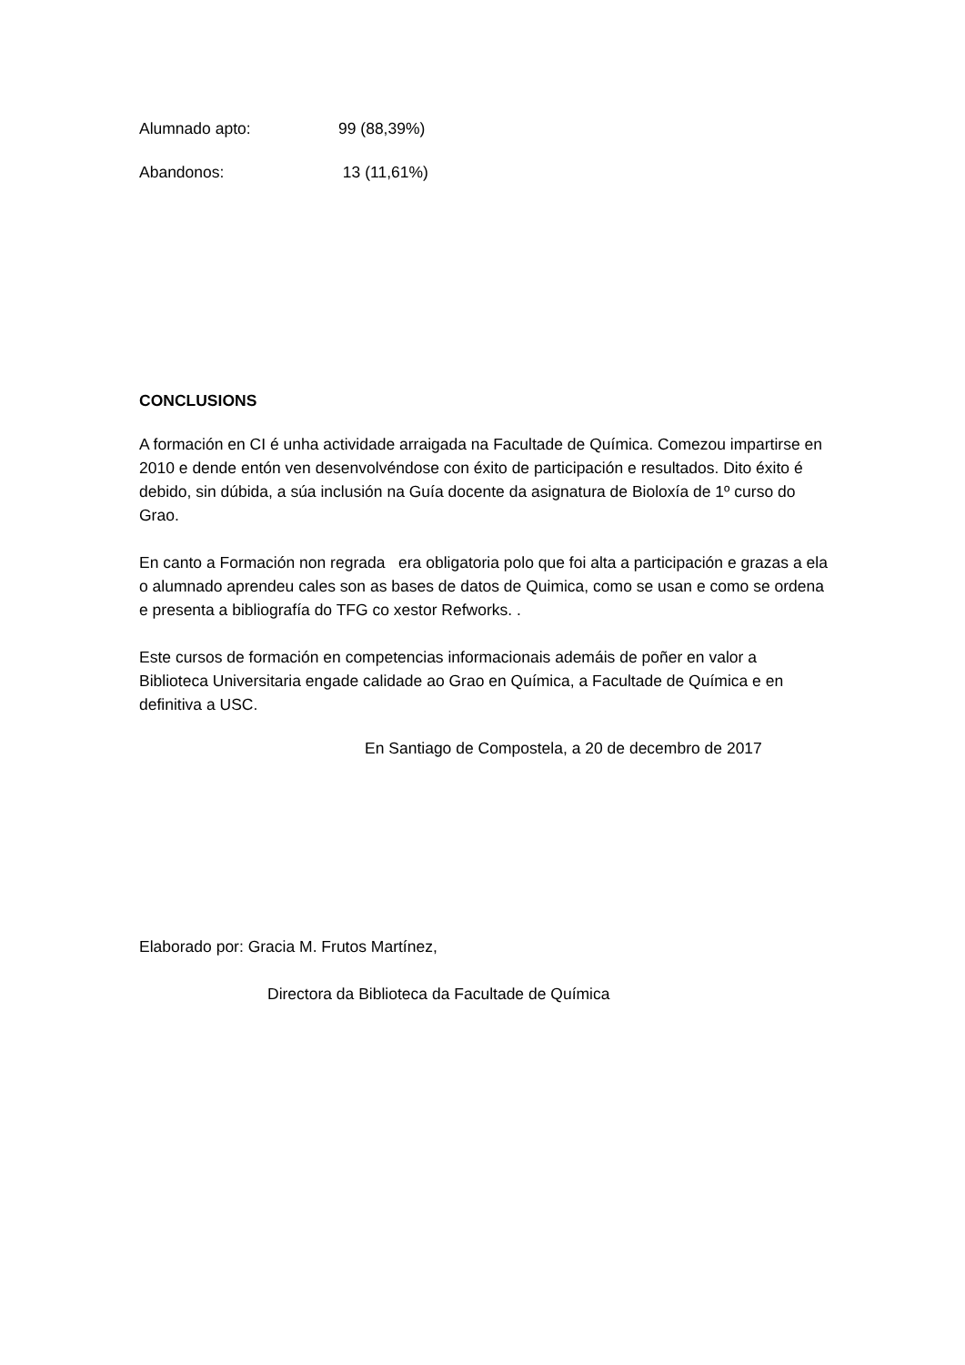Alumnado apto: 99 (88,39%)
Abandonos: 13 (11,61%)
CONCLUSIONS
A formación en CI é unha actividade arraigada na Facultade de Química. Comezou impartirse en 2010 e dende entón ven desenvolvéndose con éxito de participación e resultados. Dito éxito é debido, sin dúbida, a súa inclusión na Guía docente da asignatura de Bioloxía de 1º curso do Grao.
En canto a Formación non regrada era obligatoria polo que foi alta a participación e grazas a ela o alumnado aprendeu cales son as bases de datos de Quimica, como se usan e como se ordena e presenta a bibliografía do TFG co xestor Refworks. .
Este cursos de formación en competencias informacionais ademáis de poñer en valor a Biblioteca Universitaria engade calidade ao Grao en Química, a Facultade de Química e en definitiva a USC.
En Santiago de Compostela, a 20 de decembro de 2017
Elaborado por: Gracia M. Frutos Martínez,
Directora da Biblioteca da Facultade de Química